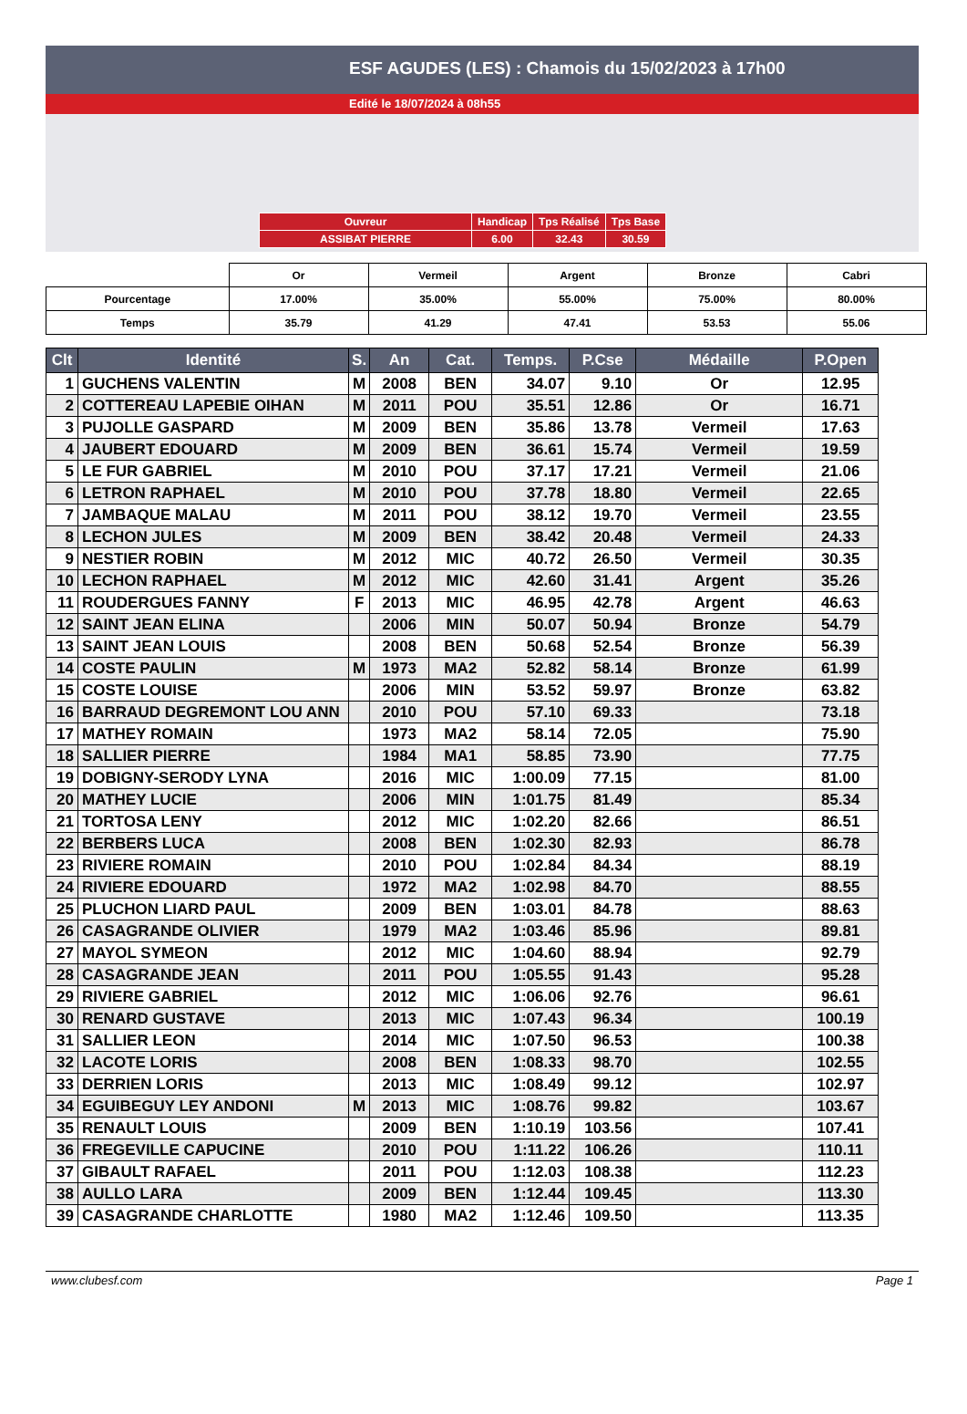ESF AGUDES (LES) : Chamois du 15/02/2023 à 17h00
Edité le 18/07/2024 à 08h55
| Ouvreur | Handicap | Tps Réalisé | Tps Base |
| ASSIBAT PIERRE | 6.00 | 32.43 | 30.59 |
| | Or | Vermeil | Argent | Bronze | Cabri |
| Pourcentage | 17.00% | 35.00% | 55.00% | 75.00% | 80.00% |
| Temps | 35.79 | 41.29 | 47.41 | 53.53 | 55.06 |
| Clt | Identité | S. | An | Cat. | Temps. | P.Cse | Médaille | P.Open |
| --- | --- | --- | --- | --- | --- | --- | --- | --- |
| 1 | GUCHENS VALENTIN | M | 2008 | BEN | 34.07 | 9.10 | Or | 12.95 |
| 2 | COTTEREAU LAPEBIE OIHAN | M | 2011 | POU | 35.51 | 12.86 | Or | 16.71 |
| 3 | PUJOLLE GASPARD | M | 2009 | BEN | 35.86 | 13.78 | Vermeil | 17.63 |
| 4 | JAUBERT EDOUARD | M | 2009 | BEN | 36.61 | 15.74 | Vermeil | 19.59 |
| 5 | LE FUR GABRIEL | M | 2010 | POU | 37.17 | 17.21 | Vermeil | 21.06 |
| 6 | LETRON RAPHAEL | M | 2010 | POU | 37.78 | 18.80 | Vermeil | 22.65 |
| 7 | JAMBAQUE MALAU | M | 2011 | POU | 38.12 | 19.70 | Vermeil | 23.55 |
| 8 | LECHON JULES | M | 2009 | BEN | 38.42 | 20.48 | Vermeil | 24.33 |
| 9 | NESTIER ROBIN | M | 2012 | MIC | 40.72 | 26.50 | Vermeil | 30.35 |
| 10 | LECHON RAPHAEL | M | 2012 | MIC | 42.60 | 31.41 | Argent | 35.26 |
| 11 | ROUDERGUES FANNY | F | 2013 | MIC | 46.95 | 42.78 | Argent | 46.63 |
| 12 | SAINT JEAN ELINA | | 2006 | MIN | 50.07 | 50.94 | Bronze | 54.79 |
| 13 | SAINT JEAN LOUIS | | 2008 | BEN | 50.68 | 52.54 | Bronze | 56.39 |
| 14 | COSTE PAULIN | M | 1973 | MA2 | 52.82 | 58.14 | Bronze | 61.99 |
| 15 | COSTE LOUISE | | 2006 | MIN | 53.52 | 59.97 | Bronze | 63.82 |
| 16 | BARRAUD DEGREMONT LOU ANN | | 2010 | POU | 57.10 | 69.33 | | 73.18 |
| 17 | MATHEY ROMAIN | | 1973 | MA2 | 58.14 | 72.05 | | 75.90 |
| 18 | SALLIER PIERRE | | 1984 | MA1 | 58.85 | 73.90 | | 77.75 |
| 19 | DOBIGNY-SERODY LYNA | | 2016 | MIC | 1:00.09 | 77.15 | | 81.00 |
| 20 | MATHEY LUCIE | | 2006 | MIN | 1:01.75 | 81.49 | | 85.34 |
| 21 | TORTOSA LENY | | 2012 | MIC | 1:02.20 | 82.66 | | 86.51 |
| 22 | BERBERS LUCA | | 2008 | BEN | 1:02.30 | 82.93 | | 86.78 |
| 23 | RIVIERE ROMAIN | | 2010 | POU | 1:02.84 | 84.34 | | 88.19 |
| 24 | RIVIERE EDOUARD | | 1972 | MA2 | 1:02.98 | 84.70 | | 88.55 |
| 25 | PLUCHON LIARD PAUL | | 2009 | BEN | 1:03.01 | 84.78 | | 88.63 |
| 26 | CASAGRANDE OLIVIER | | 1979 | MA2 | 1:03.46 | 85.96 | | 89.81 |
| 27 | MAYOL SYMEON | | 2012 | MIC | 1:04.60 | 88.94 | | 92.79 |
| 28 | CASAGRANDE JEAN | | 2011 | POU | 1:05.55 | 91.43 | | 95.28 |
| 29 | RIVIERE GABRIEL | | 2012 | MIC | 1:06.06 | 92.76 | | 96.61 |
| 30 | RENARD GUSTAVE | | 2013 | MIC | 1:07.43 | 96.34 | | 100.19 |
| 31 | SALLIER LEON | | 2014 | MIC | 1:07.50 | 96.53 | | 100.38 |
| 32 | LACOTE LORIS | | 2008 | BEN | 1:08.33 | 98.70 | | 102.55 |
| 33 | DERRIEN LORIS | | 2013 | MIC | 1:08.49 | 99.12 | | 102.97 |
| 34 | EGUIBEGUY LEY ANDONI | M | 2013 | MIC | 1:08.76 | 99.82 | | 103.67 |
| 35 | RENAULT LOUIS | | 2009 | BEN | 1:10.19 | 103.56 | | 107.41 |
| 36 | FREGEVILLE CAPUCINE | | 2010 | POU | 1:11.22 | 106.26 | | 110.11 |
| 37 | GIBAULT RAFAEL | | 2011 | POU | 1:12.03 | 108.38 | | 112.23 |
| 38 | AULLO LARA | | 2009 | BEN | 1:12.44 | 109.45 | | 113.30 |
| 39 | CASAGRANDE CHARLOTTE | | 1980 | MA2 | 1:12.46 | 109.50 | | 113.35 |
www.clubesf.com Page 1